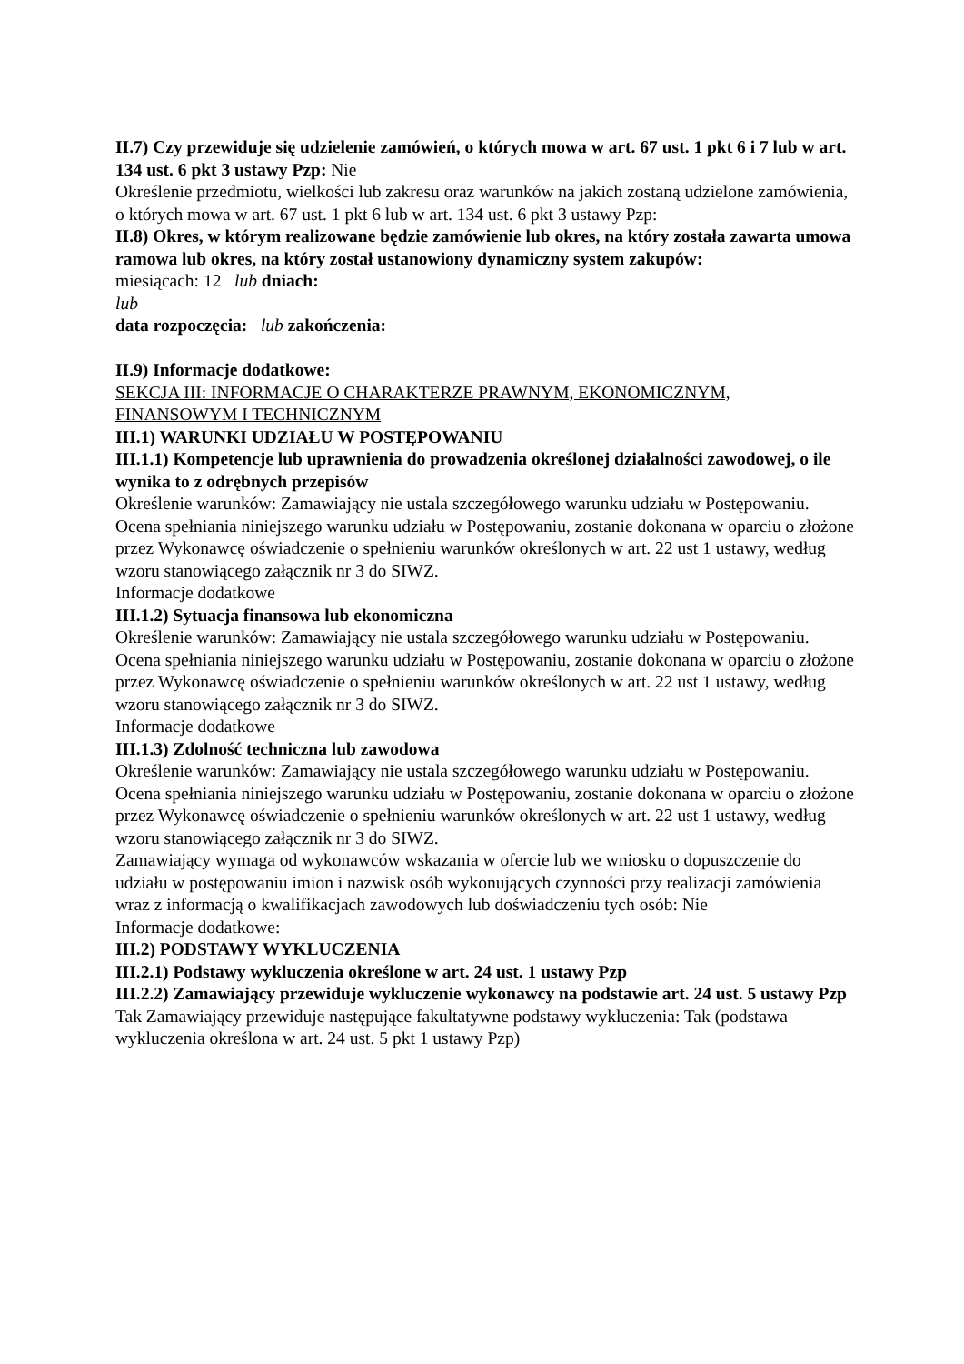II.7) Czy przewiduje się udzielenie zamówień, o których mowa w art. 67 ust. 1 pkt 6 i 7 lub w art. 134 ust. 6 pkt 3 ustawy Pzp: Nie
Określenie przedmiotu, wielkości lub zakresu oraz warunków na jakich zostaną udzielone zamówienia, o których mowa w art. 67 ust. 1 pkt 6 lub w art. 134 ust. 6 pkt 3 ustawy Pzp:
II.8) Okres, w którym realizowane będzie zamówienie lub okres, na który została zawarta umowa ramowa lub okres, na który został ustanowiony dynamiczny system zakupów:
miesiącach: 12 lub dniach:
lub
data rozpoczęcia: lub zakończenia:
II.9) Informacje dodatkowe:
SEKCJA III: INFORMACJE O CHARAKTERZE PRAWNYM, EKONOMICZNYM, FINANSOWYM I TECHNICZNYM
III.1) WARUNKI UDZIAŁU W POSTĘPOWANIU
III.1.1) Kompetencje lub uprawnienia do prowadzenia określonej działalności zawodowej, o ile wynika to z odrębnych przepisów
Określenie warunków: Zamawiający nie ustala szczegółowego warunku udziału w Postępowaniu. Ocena spełniania niniejszego warunku udziału w Postępowaniu, zostanie dokonana w oparciu o złożone przez Wykonawcę oświadczenie o spełnieniu warunków określonych w art. 22 ust 1 ustawy, według wzoru stanowiącego załącznik nr 3 do SIWZ.
Informacje dodatkowe
III.1.2) Sytuacja finansowa lub ekonomiczna
Określenie warunków: Zamawiający nie ustala szczegółowego warunku udziału w Postępowaniu. Ocena spełniania niniejszego warunku udziału w Postępowaniu, zostanie dokonana w oparciu o złożone przez Wykonawcę oświadczenie o spełnieniu warunków określonych w art. 22 ust 1 ustawy, według wzoru stanowiącego załącznik nr 3 do SIWZ.
Informacje dodatkowe
III.1.3) Zdolność techniczna lub zawodowa
Określenie warunków: Zamawiający nie ustala szczegółowego warunku udziału w Postępowaniu. Ocena spełniania niniejszego warunku udziału w Postępowaniu, zostanie dokonana w oparciu o złożone przez Wykonawcę oświadczenie o spełnieniu warunków określonych w art. 22 ust 1 ustawy, według wzoru stanowiącego załącznik nr 3 do SIWZ.
Zamawiający wymaga od wykonawców wskazania w ofercie lub we wniosku o dopuszczenie do udziału w postępowaniu imion i nazwisk osób wykonujących czynności przy realizacji zamówienia wraz z informacją o kwalifikacjach zawodowych lub doświadczeniu tych osób: Nie
Informacje dodatkowe:
III.2) PODSTAWY WYKLUCZENIA
III.2.1) Podstawy wykluczenia określone w art. 24 ust. 1 ustawy Pzp
III.2.2) Zamawiający przewiduje wykluczenie wykonawcy na podstawie art. 24 ust. 5 ustawy Pzp Tak Zamawiający przewiduje następujące fakultatywne podstawy wykluczenia: Tak (podstawa wykluczenia określona w art. 24 ust. 5 pkt 1 ustawy Pzp)